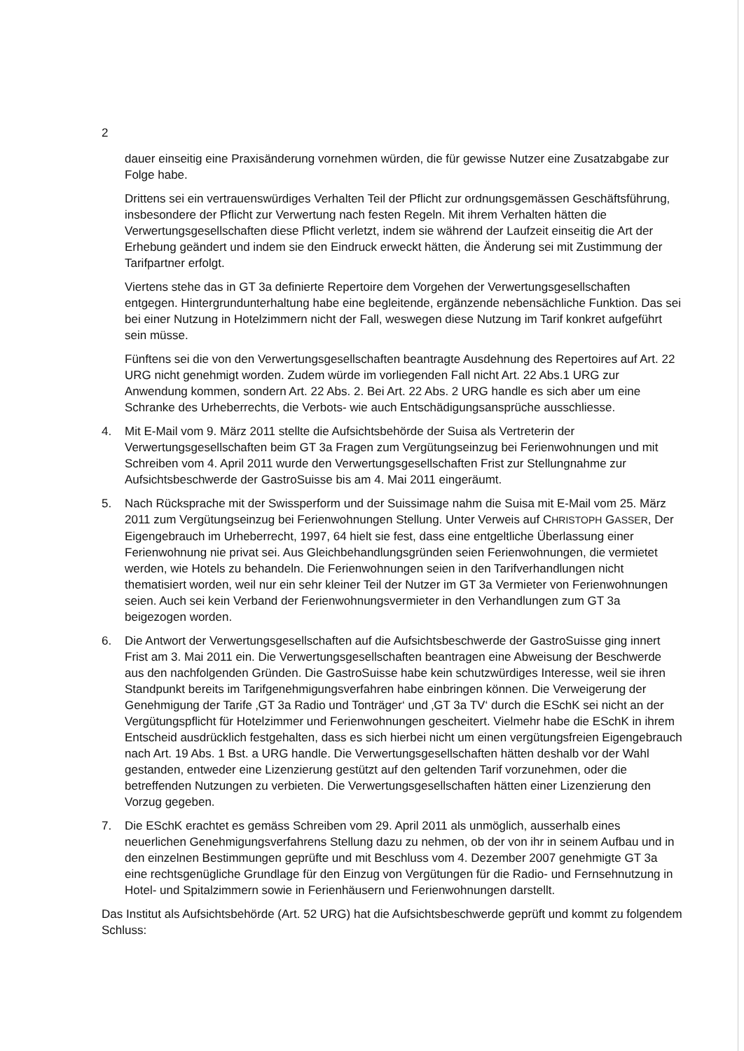2
dauer einseitig eine Praxisänderung vornehmen würden, die für gewisse Nutzer eine Zusatzabgabe zur Folge habe.
Drittens sei ein vertrauenswürdiges Verhalten Teil der Pflicht zur ordnungsgemässen Geschäftsführung, insbesondere der Pflicht zur Verwertung nach festen Regeln. Mit ihrem Verhalten hätten die Verwertungsgesellschaften diese Pflicht verletzt, indem sie während der Laufzeit einseitig die Art der Erhebung geändert und indem sie den Eindruck erweckt hätten, die Änderung sei mit Zustimmung der Tarifpartner erfolgt.
Viertens stehe das in GT 3a definierte Repertoire dem Vorgehen der Verwertungsgesellschaften entgegen. Hintergrundunterhaltung habe eine begleitende, ergänzende nebensächliche Funktion. Das sei bei einer Nutzung in Hotelzimmern nicht der Fall, weswegen diese Nutzung im Tarif konkret aufgeführt sein müsse.
Fünftens sei die von den Verwertungsgesellschaften beantragte Ausdehnung des Repertoires auf Art. 22 URG nicht genehmigt worden. Zudem würde im vorliegenden Fall nicht Art. 22 Abs.1 URG zur Anwendung kommen, sondern Art. 22 Abs. 2. Bei Art. 22 Abs. 2 URG handle es sich aber um eine Schranke des Urheberrechts, die Verbots- wie auch Entschädigungsansprüche ausschliesse.
4. Mit E-Mail vom 9. März 2011 stellte die Aufsichtsbehörde der Suisa als Vertreterin der Verwertungsgesellschaften beim GT 3a Fragen zum Vergütungseinzug bei Ferienwohnungen und mit Schreiben vom 4. April 2011 wurde den Verwertungsgesellschaften Frist zur Stellungnahme zur Aufsichtsbeschwerde der GastroSuisse bis am 4. Mai 2011 eingeräumt.
5. Nach Rücksprache mit der Swissperform und der Suissimage nahm die Suisa mit E-Mail vom 25. März 2011 zum Vergütungseinzug bei Ferienwohnungen Stellung. Unter Verweis auf CHRISTOPH GASSER, Der Eigengebrauch im Urheberrecht, 1997, 64 hielt sie fest, dass eine entgeltliche Überlassung einer Ferienwohnung nie privat sei. Aus Gleichbehandlungsgründen seien Ferienwohnungen, die vermietet werden, wie Hotels zu behandeln. Die Ferienwohnungen seien in den Tarifverhandlungen nicht thematisiert worden, weil nur ein sehr kleiner Teil der Nutzer im GT 3a Vermieter von Ferienwohnungen seien. Auch sei kein Verband der Ferienwohnungsvermieter in den Verhandlungen zum GT 3a beigezogen worden.
6. Die Antwort der Verwertungsgesellschaften auf die Aufsichtsbeschwerde der GastroSuisse ging innert Frist am 3. Mai 2011 ein. Die Verwertungsgesellschaften beantragen eine Abweisung der Beschwerde aus den nachfolgenden Gründen. Die GastroSuisse habe kein schutzwürdiges Interesse, weil sie ihren Standpunkt bereits im Tarifgenehmigungsverfahren habe einbringen können. Die Verweigerung der Genehmigung der Tarife ‚GT 3a Radio und Tonträger‘ und ‚GT 3a TV‘ durch die ESchK sei nicht an der Vergütungspflicht für Hotelzimmer und Ferienwohnungen gescheitert. Vielmehr habe die ESchK in ihrem Entscheid ausdrücklich festgehalten, dass es sich hierbei nicht um einen vergütungsfreien Eigengebrauch nach Art. 19 Abs. 1 Bst. a URG handle. Die Verwertungsgesellschaften hätten deshalb vor der Wahl gestanden, entweder eine Lizenzierung gestützt auf den geltenden Tarif vorzunehmen, oder die betreffenden Nutzungen zu verbieten. Die Verwertungsgesellschaften hätten einer Lizenzierung den Vorzug gegeben.
7. Die ESchK erachtet es gemäss Schreiben vom 29. April 2011 als unmöglich, ausserhalb eines neuerlichen Genehmigungsverfahrens Stellung dazu zu nehmen, ob der von ihr in seinem Aufbau und in den einzelnen Bestimmungen geprüfte und mit Beschluss vom 4. Dezember 2007 genehmigte GT 3a eine rechtsgenügliche Grundlage für den Einzug von Vergütungen für die Radio- und Fernsehnutzung in Hotel- und Spitalzimmern sowie in Ferienhäusern und Ferienwohnungen darstellt.
Das Institut als Aufsichtsbehörde (Art. 52 URG) hat die Aufsichtsbeschwerde geprüft und kommt zu folgendem Schluss: